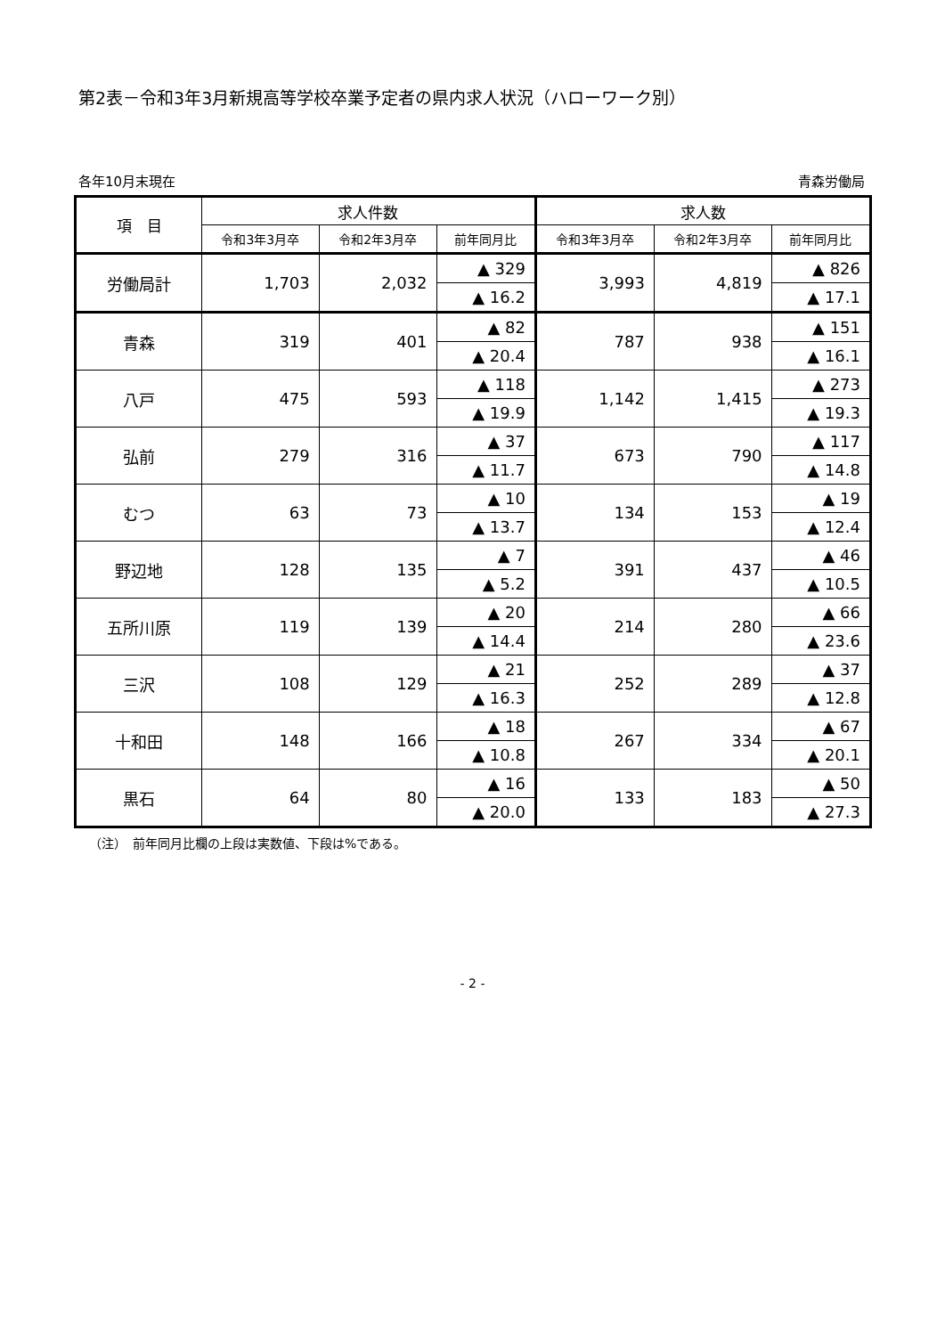第2表－令和3年3月新規高等学校卒業予定者の県内求人状況（ハローワーク別）
各年10月末現在 青森労働局
| 項 目 | 求人件数 | | | 求人数 | | |
| --- | --- | --- | --- | --- | --- | --- |
| | 令和3年3月卒 | 令和2年3月卒 | 前年同月比 | 令和3年3月卒 | 令和2年3月卒 | 前年同月比 |
| 労働局計 | 1,703 | 2,032 | ▲ 329 | 3,993 | 4,819 | ▲ 826 |
| | | | ▲ 16.2 | | | ▲ 17.1 |
| 青森 | 319 | 401 | ▲ 82 | 787 | 938 | ▲ 151 |
| | | | ▲ 20.4 | | | ▲ 16.1 |
| 八戸 | 475 | 593 | ▲ 118 | 1,142 | 1,415 | ▲ 273 |
| | | | ▲ 19.9 | | | ▲ 19.3 |
| 弘前 | 279 | 316 | ▲ 37 | 673 | 790 | ▲ 117 |
| | | | ▲ 11.7 | | | ▲ 14.8 |
| むつ | 63 | 73 | ▲ 10 | 134 | 153 | ▲ 19 |
| | | | ▲ 13.7 | | | ▲ 12.4 |
| 野辺地 | 128 | 135 | ▲ 7 | 391 | 437 | ▲ 46 |
| | | | ▲ 5.2 | | | ▲ 10.5 |
| 五所川原 | 119 | 139 | ▲ 20 | 214 | 280 | ▲ 66 |
| | | | ▲ 14.4 | | | ▲ 23.6 |
| 三沢 | 108 | 129 | ▲ 21 | 252 | 289 | ▲ 37 |
| | | | ▲ 16.3 | | | ▲ 12.8 |
| 十和田 | 148 | 166 | ▲ 18 | 267 | 334 | ▲ 67 |
| | | | ▲ 10.8 | | | ▲ 20.1 |
| 黒石 | 64 | 80 | ▲ 16 | 133 | 183 | ▲ 50 |
| | | | ▲ 20.0 | | | ▲ 27.3 |
（注）　前年同月比欄の上段は実数値、下段は%である。
- 2 -